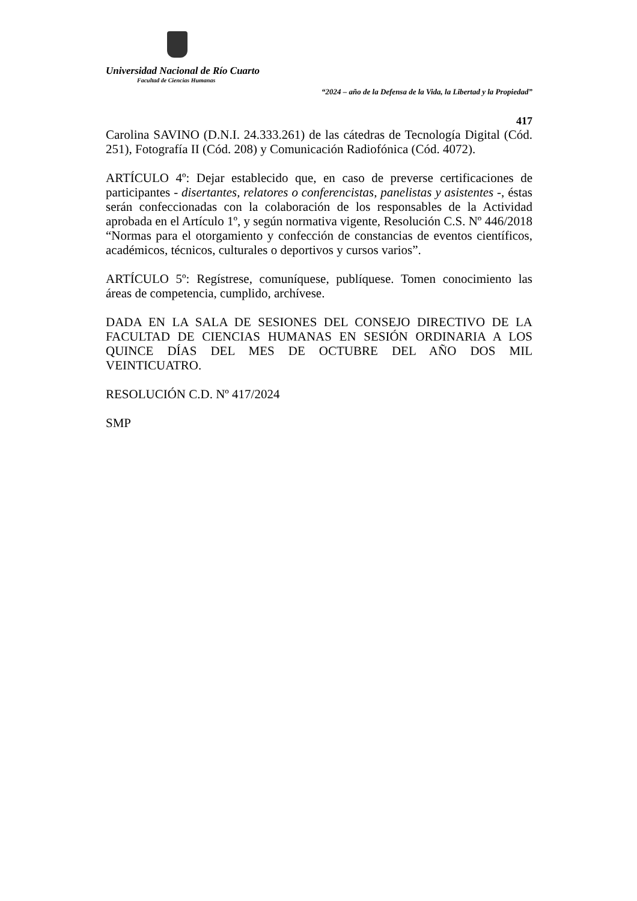Universidad Nacional de Río Cuarto
Facultad de Ciencias Humanas
“2024 – año de la Defensa de la Vida, la Libertad y la Propiedad”
417
Carolina SAVINO (D.N.I. 24.333.261) de las cátedras de Tecnología Digital (Cód. 251), Fotografía II (Cód. 208) y Comunicación Radiofónica (Cód. 4072).
ARTÍCULO 4º: Dejar establecido que, en caso de preverse certificaciones de participantes - disertantes, relatores o conferencistas, panelistas y asistentes -, éstas serán confeccionadas con la colaboración de los responsables de la Actividad aprobada en el Artículo 1º, y según normativa vigente, Resolución C.S. Nº 446/2018 “Normas para el otorgamiento y confección de constancias de eventos científicos, académicos, técnicos, culturales o deportivos y cursos varios”.
ARTÍCULO 5º: Regístrese, comuníquese, publíquese. Tomen conocimiento las áreas de competencia, cumplido, archívese.
DADA EN LA SALA DE SESIONES DEL CONSEJO DIRECTIVO DE LA FACULTAD DE CIENCIAS HUMANAS EN SESIÓN ORDINARIA A LOS QUINCE DÍAS DEL MES DE OCTUBRE DEL AÑO DOS MIL VEINTICUATRO.
RESOLUCIÓN C.D. Nº 417/2024
SMP